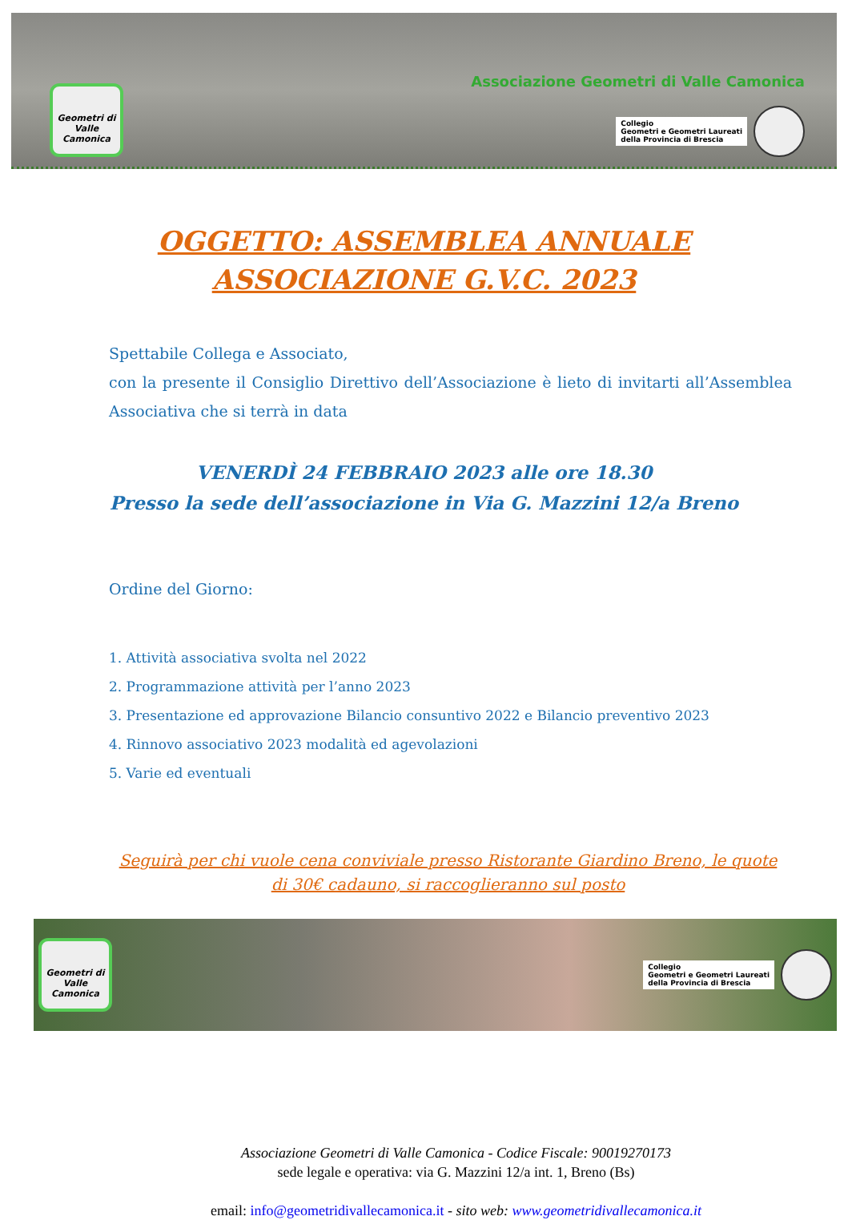Geometri di Valle Camonica
Associazione Geometri di Valle Camonica
Collegio
Geometri e Geometri Laureati
della Provincia di Brescia
OGGETTO: ASSEMBLEA ANNUALE
ASSOCIAZIONE G.V.C. 2023
Spettabile Collega e Associato,
con la presente il Consiglio Direttivo dell’Associazione è lieto di invitarti all’Assemblea Associativa che si terrà in data
VENERDÌ 24 FEBBRAIO 2023 alle ore 18.30
Presso la sede dell’associazione in Via G. Mazzini 12/a Breno
Ordine del Giorno:
1. Attività associativa svolta nel 2022
2. Programmazione attività per l’anno 2023
3. Presentazione ed approvazione Bilancio consuntivo 2022 e Bilancio preventivo 2023
4. Rinnovo associativo 2023 modalità ed agevolazioni
5. Varie ed eventuali
Seguirà per chi vuole cena conviviale presso Ristorante Giardino Breno, le quote di 30€ cadauno, si raccoglieranno sul posto
Geometri di Valle Camonica
Collegio
Geometri e Geometri Laureati
della Provincia di Brescia
Associazione Geometri di Valle Camonica - Codice Fiscale: 90019270173
sede legale e operativa: via G. Mazzini 12/a int. 1, Breno (Bs)
email: info@geometridivallecamonica.it - sito web: www.geometridivallecamonica.it